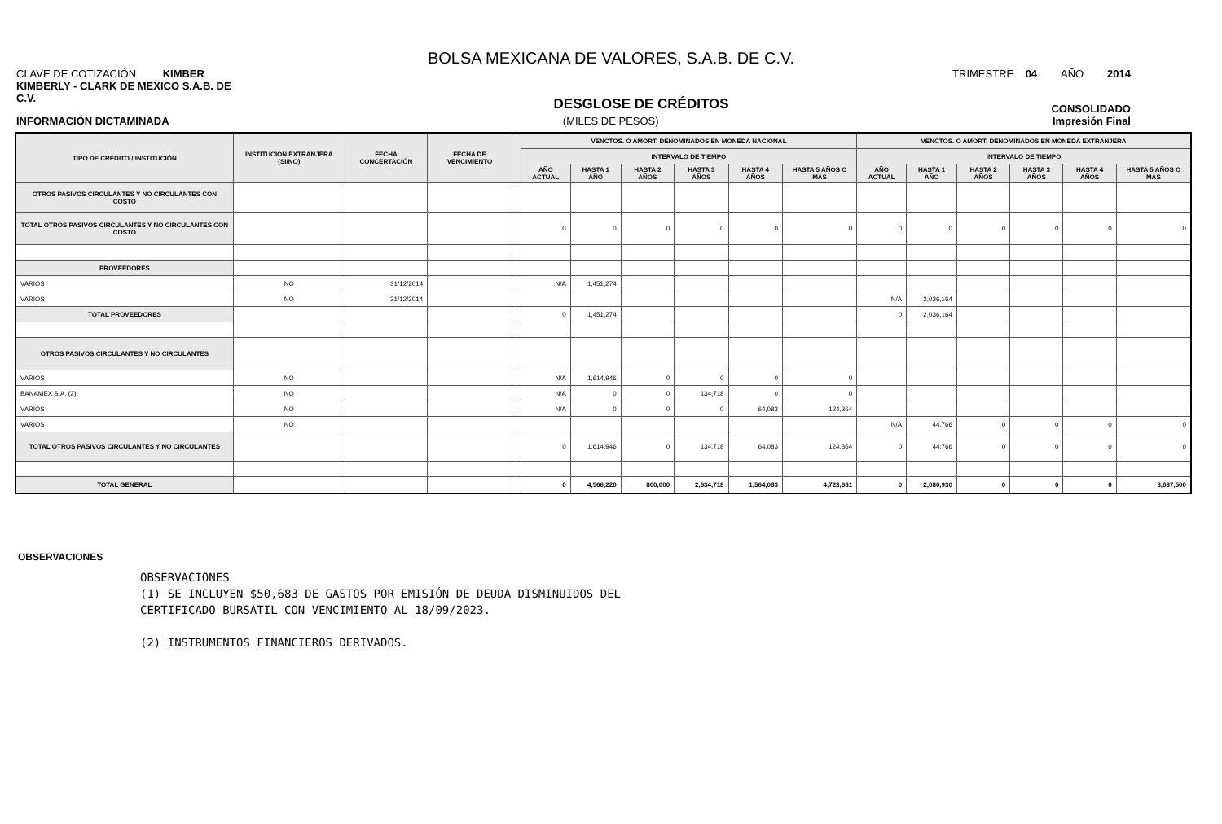BOLSA MEXICANA DE VALORES, S.A.B. DE C.V.
CLAVE DE COTIZACIÓN KIMBER TRIMESTRE 04 AÑO 2014
KIMBERLY - CLARK DE MEXICO S.A.B. DE
C.V. DESGLOSE DE CRÉDITOS CONSOLIDADO
INFORMACIÓN DICTAMINADA (MILES DE PESOS) Impresión Final
| TIPO DE CRÉDITO / INSTITUCIÓN | INSTITUCION EXTRANJERA (SI/NO) | FECHA CONCERTACIÓN | FECHA DE VENCIMIENTO | | VENCTOS. O AMORT. DENOMINADOS EN MONEDA NACIONAL | | | | | | VENCTOS. O AMORT. DENOMINADOS EN MONEDA EXTRANJERA | | | | | |
| --- | --- | --- | --- | --- | --- | --- | --- | --- | --- | --- | --- | --- | --- | --- | --- | --- |
| | | | | | INTERVALO DE TIEMPO | | | | | | INTERVALO DE TIEMPO | | | | | |
| | | | | | AÑO ACTUAL | HASTA 1 AÑO | HASTA 2 AÑOS | HASTA 3 AÑOS | HASTA 4 AÑOS | HASTA 5 AÑOS O MÁS | AÑO ACTUAL | HASTA 1 AÑO | HASTA 2 AÑOS | HASTA 3 AÑOS | HASTA 4 AÑOS | HASTA 5 AÑOS O MÁS |
| OTROS PASIVOS CIRCULANTES Y NO CIRCULANTES CON COSTO | | | | | | | | | | | | | | | | |
| TOTAL OTROS PASIVOS CIRCULANTES Y NO CIRCULANTES CON COSTO | | | | | 0 | 0 | 0 | 0 | 0 | 0 | 0 | 0 | 0 | 0 | 0 | 0 |
| PROVEEDORES | | | | | | | | | | | | | | | | |
| VARIOS | NO | 31/12/2014 | | | N/A | 1,451,274 | | | | | | | | | | |
| VARIOS | NO | 31/12/2014 | | | | | | | | | N/A | 2,036,164 | | | | |
| TOTAL PROVEEDORES | | | | | 0 | 1,451,274 | | | | | 0 | 2,036,164 | | | | |
| OTROS PASIVOS CIRCULANTES Y NO CIRCULANTES | | | | | | | | | | | | | | | | |
| VARIOS | NO | | | | N/A | 1,614,946 | 0 | 0 | 0 | 0 | | | | | | |
| BANAMEX S.A. (2) | NO | | | | N/A | 0 | 0 | 134,718 | 0 | 0 | | | | | | |
| VARIOS | NO | | | | N/A | 0 | 0 | 0 | 64,083 | 124,364 | | | | | | |
| VARIOS | NO | | | | | | | | | | N/A | 44,766 | 0 | 0 | 0 | 0 |
| TOTAL OTROS PASIVOS CIRCULANTES Y NO CIRCULANTES | | | | | 0 | 1,614,946 | 0 | 134,718 | 64,083 | 124,364 | 0 | 44,766 | 0 | 0 | 0 | 0 |
| TOTAL GENERAL | | | | | 0 | 4,566,220 | 800,000 | 2,634,718 | 1,564,083 | 4,723,681 | 0 | 2,080,930 | 0 | 0 | 0 | 3,687,500 |
OBSERVACIONES
OBSERVACIONES (1) SE INCLUYEN $50,683 DE GASTOS POR EMISIÓN DE DEUDA DISMINUIDOS DEL CERTIFICADO BURSATIL CON VENCIMIENTO AL 18/09/2023. (2) INSTRUMENTOS FINANCIEROS DERIVADOS.